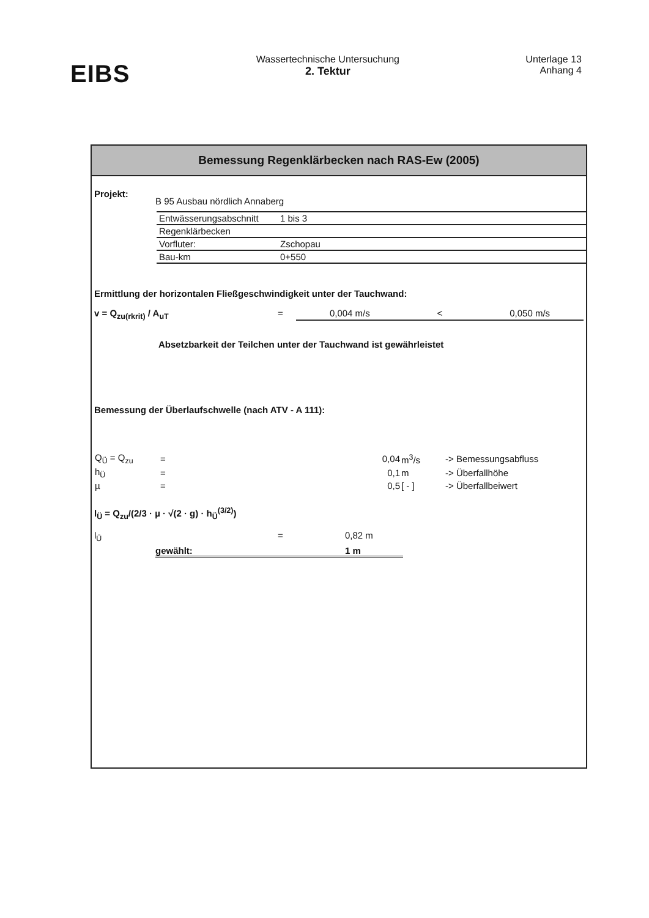EIBS
Wassertechnische Untersuchung
2. Tektur
Unterlage 13
Anhang 4
Bemessung Regenklärbecken nach RAS-Ew (2005)
Projekt: B 95 Ausbau nördlich Annaberg
| Entwässerungsabschnitt | 1 bis 3 |
| Regenklärbecken | |
| Vorfluter: | Zschopau |
| Bau-km | 0+550 |
Ermittlung der horizontalen Fließgeschwindigkeit unter der Tauchwand:
v = Q<sub>zu(rkrit)</sub> / A<sub>uT</sub> = 0,004 m/s < 0,050 m/s
Absetzbarkeit der Teilchen unter der Tauchwand ist gewährleistet
Bemessung der Überlaufschwelle (nach ATV - A 111):
| Q<sub>Ü</sub> = Q<sub>zu</sub> | = | 0,04 | m<sup>3</sup>/s | -> Bemessungsabfluss |
| h<sub>Ü</sub> | = | 0,1 | m | -> Überfallhöhe |
| µ | = | 0,5 | [ - ] | -> Überfallbeiwert |
l<sub>Ü</sub> = Q<sub>zu</sub>/(2/3 · µ · √(2 · g) · h<sub>Ü</sub><sup>(3/2)</sup>)
l<sub>Ü</sub> = 0,82 m
gewählt: 1 m